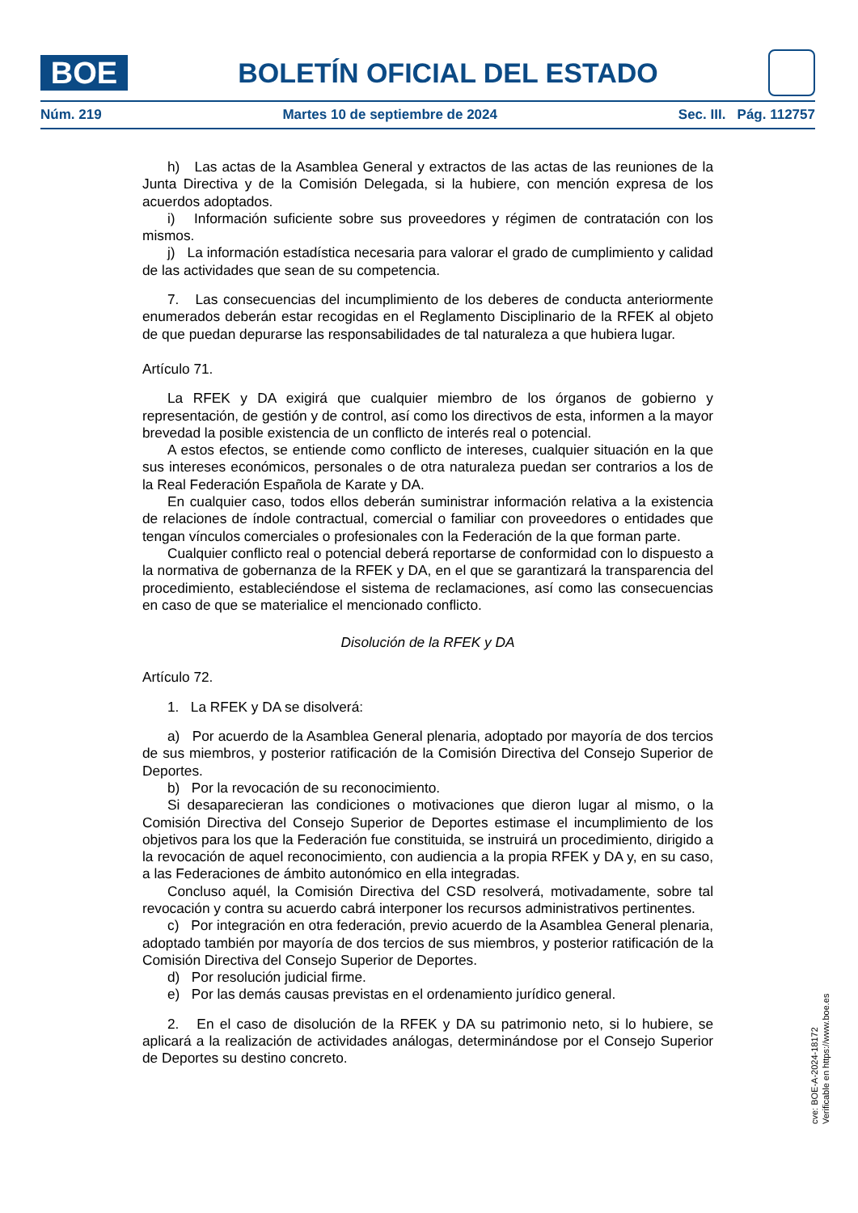BOE
BOLETÍN OFICIAL DEL ESTADO
Núm. 219 Martes 10 de septiembre de 2024 Sec. III. Pág. 112757
h) Las actas de la Asamblea General y extractos de las actas de las reuniones de la Junta Directiva y de la Comisión Delegada, si la hubiere, con mención expresa de los acuerdos adoptados.
i) Información suficiente sobre sus proveedores y régimen de contratación con los mismos.
j) La información estadística necesaria para valorar el grado de cumplimiento y calidad de las actividades que sean de su competencia.
7. Las consecuencias del incumplimiento de los deberes de conducta anteriormente enumerados deberán estar recogidas en el Reglamento Disciplinario de la RFEK al objeto de que puedan depurarse las responsabilidades de tal naturaleza a que hubiera lugar.
Artículo 71.
La RFEK y DA exigirá que cualquier miembro de los órganos de gobierno y representación, de gestión y de control, así como los directivos de esta, informen a la mayor brevedad la posible existencia de un conflicto de interés real o potencial.
A estos efectos, se entiende como conflicto de intereses, cualquier situación en la que sus intereses económicos, personales o de otra naturaleza puedan ser contrarios a los de la Real Federación Española de Karate y DA.
En cualquier caso, todos ellos deberán suministrar información relativa a la existencia de relaciones de índole contractual, comercial o familiar con proveedores o entidades que tengan vínculos comerciales o profesionales con la Federación de la que forman parte.
Cualquier conflicto real o potencial deberá reportarse de conformidad con lo dispuesto a la normativa de gobernanza de la RFEK y DA, en el que se garantizará la transparencia del procedimiento, estableciéndose el sistema de reclamaciones, así como las consecuencias en caso de que se materialice el mencionado conflicto.
Disolución de la RFEK y DA
Artículo 72.
1. La RFEK y DA se disolverá:
a) Por acuerdo de la Asamblea General plenaria, adoptado por mayoría de dos tercios de sus miembros, y posterior ratificación de la Comisión Directiva del Consejo Superior de Deportes.
b) Por la revocación de su reconocimiento.
Si desaparecieran las condiciones o motivaciones que dieron lugar al mismo, o la Comisión Directiva del Consejo Superior de Deportes estimase el incumplimiento de los objetivos para los que la Federación fue constituida, se instruirá un procedimiento, dirigido a la revocación de aquel reconocimiento, con audiencia a la propia RFEK y DA y, en su caso, a las Federaciones de ámbito autonómico en ella integradas.
Concluso aquél, la Comisión Directiva del CSD resolverá, motivadamente, sobre tal revocación y contra su acuerdo cabrá interponer los recursos administrativos pertinentes.
c) Por integración en otra federación, previo acuerdo de la Asamblea General plenaria, adoptado también por mayoría de dos tercios de sus miembros, y posterior ratificación de la Comisión Directiva del Consejo Superior de Deportes.
d) Por resolución judicial firme.
e) Por las demás causas previstas en el ordenamiento jurídico general.
2. En el caso de disolución de la RFEK y DA su patrimonio neto, si lo hubiere, se aplicará a la realización de actividades análogas, determinándose por el Consejo Superior de Deportes su destino concreto.
cve: BOE-A-2024-18172
Verificable en https://www.boe.es